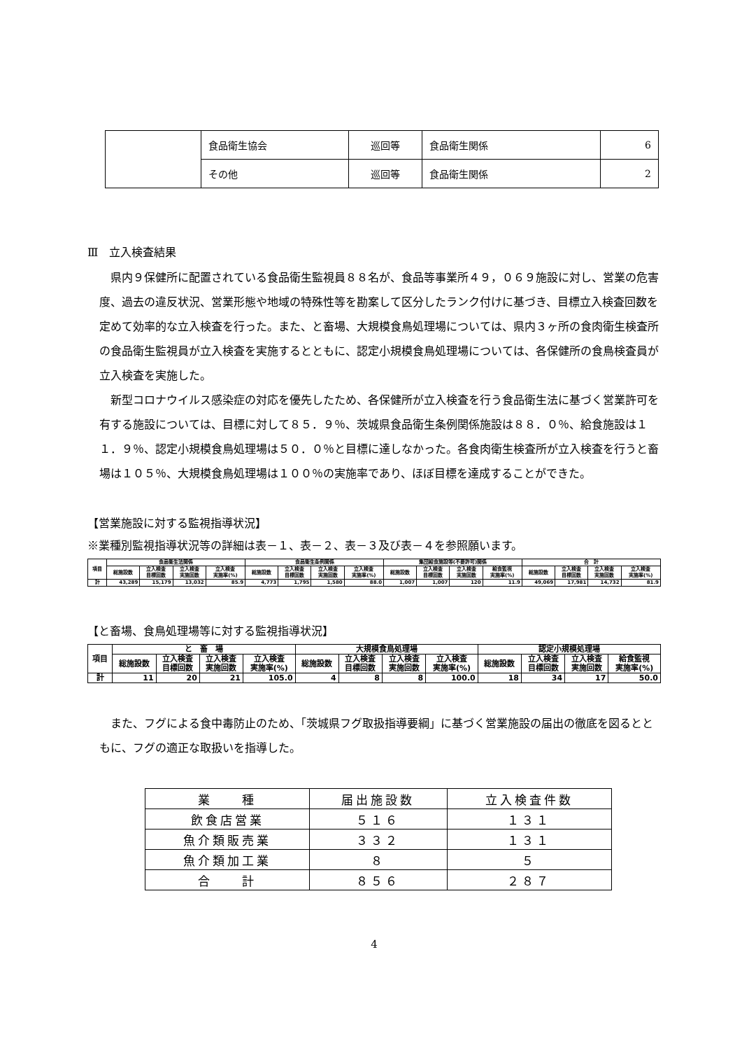| | 食品衛生協会 | 巡回等 | 食品衛生関係 | 6 |
| | その他 | 巡回等 | 食品衛生関係 | 2 |
Ⅲ　立入検査結果
県内９保健所に配置されている食品衛生監視員８８名が、食品等事業所４９，０６９施設に対し、営業の危害度、過去の違反状況、営業形態や地域の特殊性等を勘案して区分したランク付けに基づき、目標立入検査回数を定めて効率的な立入検査を行った。また、と畜場、大規模食鳥処理場については、県内３ヶ所の食肉衛生検査所の食品衛生監視員が立入検査を実施するとともに、認定小規模食鳥処理場については、各保健所の食鳥検査員が立入検査を実施した。
新型コロナウイルス感染症の対応を優先したため、各保健所が立入検査を行う食品衛生法に基づく営業許可を有する施設については、目標に対して８５．９％、茨城県食品衛生条例関係施設は８８．０％、給食施設は１１．９％、認定小規模食鳥処理場は５０．０％と目標に達しなかった。各食肉衛生検査所が立入検査を行うと畜場は１０５％、大規模食鳥処理場は１００％の実施率であり、ほぼ目標を達成することができた。
【営業施設に対する監視指導状況】
※業種別監視指導状況等の詳細は表－１、表－２、表－３及び表－４を参照願います。
| 項目 | 食品衛生法関係 | | | | 食品衛生条例関係 | | | | 集団給食施設等(不要許可)関係 | | | | 合 計 | | | |
| --- | --- | --- | --- | --- | --- | --- | --- | --- | --- | --- | --- | --- | --- | --- | --- | --- |
| | 総施設数 | 立入検査 目標回数 | 立入検査 実施回数 | 立入検査 実施率(%) | 総施設数 | 立入検査 目標回数 | 立入検査 実施回数 | 立入検査 実施率(%) | 総施設数 | 立入検査 目標回数 | 立入検査 実施回数 | 給食監視 実施率(%) | 総施設数 | 立入検査 目標回数 | 立入検査 実施回数 | 立入検査 実施率(%) |
| 計 | 43,289 | 15,179 | 13,032 | 85.9 | 4,773 | 1,795 | 1,580 | 88.0 | 1,007 | 1,007 | 120 | 11.9 | 49,069 | 17,981 | 14,732 | 81.9 |
【と畜場、食鳥処理場等に対する監視指導状況】
| 項目 | と 畜 場 | | | | 大規模食鳥処理場 | | | | 認定小規模処理場 | | | |
| --- | --- | --- | --- | --- | --- | --- | --- | --- | --- | --- | --- | --- |
| | 総施設数 | 立入検査 目標回数 | 立入検査 実施回数 | 立入検査 実施率(%) | 総施設数 | 立入検査 目標回数 | 立入検査 実施回数 | 立入検査 実施率(%) | 総施設数 | 立入検査 目標回数 | 立入検査 実施回数 | 給食監視 実施率(%) |
| 計 | 11 | 20 | 21 | 105.0 | 4 | 8 | 8 | 100.0 | 18 | 34 | 17 | 50.0 |
また、フグによる食中毒防止のため、「茨城県フグ取扱指導要綱」に基づく営業施設の届出の徹底を図るとともに、フグの適正な取扱いを指導した。
| 業 種 | 届出施設数 | 立入検査件数 |
| 飲食店営業 | ５１６ | １３１ |
| 魚介類販売業 | ３３２ | １３１ |
| 魚介類加工業 | ８ | ５ |
| 合 計 | ８５６ | ２８７ |
4